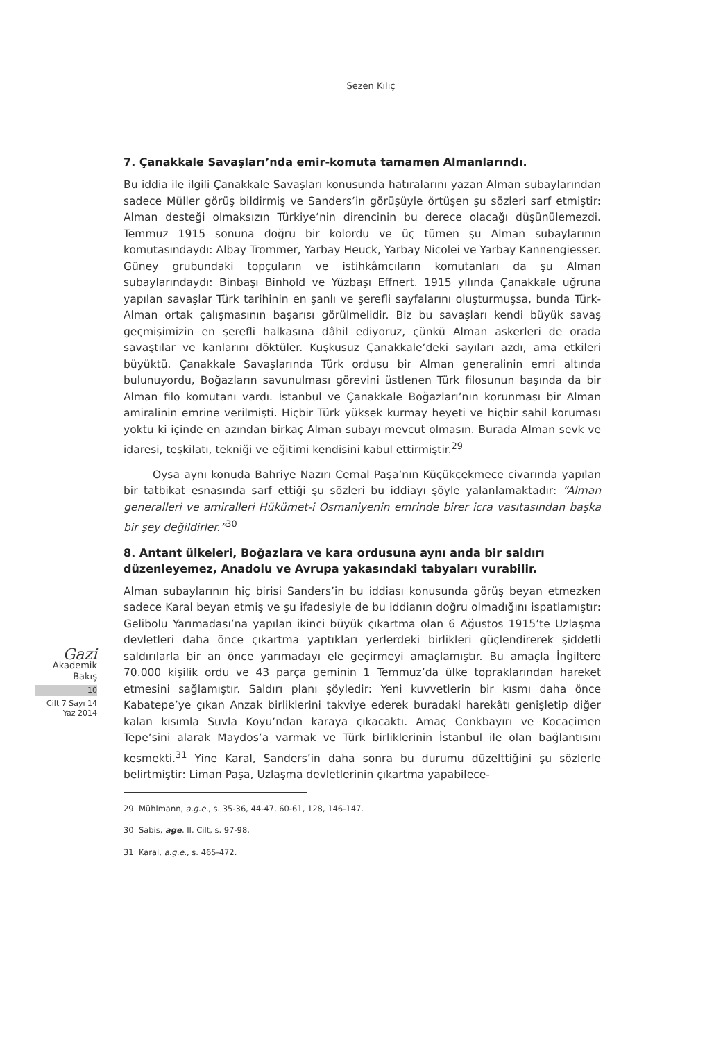Sezen Kılıç
Gazi
Akademik
Bakış
10
Cilt 7 Sayı 14
Yaz 2014
7. Çanakkale Savaşları’nda emir-komuta tamamen Almanlarındı.
Bu iddia ile ilgili Çanakkale Savaşları konusunda hatıralarını yazan Alman subaylarından sadece Müller görüş bildirmiş ve Sanders’in görüşüyle örtüşen şu sözleri sarf etmiştir: Alman desteği olmaksızın Türkiye’nin direncinin bu derece olacağı düşünülemezdi. Temmuz 1915 sonuna doğru bir kolordu ve üç tümen şu Alman subaylarının komutasındaydı: Albay Trommer, Yarbay Heuck, Yarbay Nicolei ve Yarbay Kannengiesser. Güney grubundaki topçuların ve istihkâmcıların komutanları da şu Alman subaylarındaydı: Binbaşı Binhold ve Yüzbaşı Effnert. 1915 yılında Çanakkale uğruna yapılan savaşlar Türk tarihinin en şanlı ve şerefli sayfalarını oluşturmuşsa, bunda Türk-Alman ortak çalışmasının başarısı görülmelidir. Biz bu savaşları kendi büyük savaş geçmişimizin en şerefli halkasına dâhil ediyoruz, çünkü Alman askerleri de orada savaştılar ve kanlarını döktüler. Kuşkusuz Çanakkale’deki sayıları azdı, ama etkileri büyüktü. Çanakkale Savaşlarında Türk ordusu bir Alman generalinin emri altında bulunuyordu, Boğazların savunulması görevini üstlenen Türk filosunun başında da bir Alman filo komutanı vardı. İstanbul ve Çanakkale Boğazları’nın korunması bir Alman amiralinin emrine verilmişti. Hiçbir Türk yüksek kurmay heyeti ve hiçbir sahil koruması yoktu ki içinde en azından birkaç Alman subayı mevcut olmasın. Burada Alman sevk ve idaresi, teşkilatı, tekniği ve eğitimi kendisini kabul ettirmiştir.<sup>29</sup>
Oysa aynı konuda Bahriye Nazırı Cemal Paşa’nın Küçükçekmece civarında yapılan bir tatbikat esnasında sarf ettiği şu sözleri bu iddiayı şöyle yalanlamaktadır: “Alman generalleri ve amiralleri Hükümet-i Osmaniyenin emrinde birer icra vasıtasından başka bir şey değildirler.”<sup>30</sup>
8. Antant ülkeleri, Boğazlara ve kara ordusuna aynı anda bir saldırı düzenleyemez, Anadolu ve Avrupa yakasındaki tabyaları vurabilir.
Alman subaylarının hiç birisi Sanders’in bu iddiası konusunda görüş beyan etmezken sadece Karal beyan etmiş ve şu ifadesiyle de bu iddianın doğru olmadığını ispatlamıştır: Gelibolu Yarımadası’na yapılan ikinci büyük çıkartma olan 6 Ağustos 1915’te Uzlaşma devletleri daha önce çıkartma yaptıkları yerlerdeki birlikleri güçlendirerek şiddetli saldırılarla bir an önce yarımadayı ele geçirmeyi amaçlamıştır. Bu amaçla İngiltere 70.000 kişilik ordu ve 43 parça geminin 1 Temmuz’da ülke topraklarından hareket etmesini sağlamıştır. Saldırı planı şöyledir: Yeni kuvvetlerin bir kısmı daha önce Kabatepe’ye çıkan Anzak birliklerini takviye ederek buradaki harekâtı genişletip diğer kalan kısımla Suvla Koyu’ndan karaya çıkacaktı. Amaç Conkbayırı ve Kocaçimen Tepe’sini alarak Maydos’a varmak ve Türk birliklerinin İstanbul ile olan bağlantısını kesmekti.<sup>31</sup> Yine Karal, Sanders’in daha sonra bu durumu düzelttiğini şu sözlerle belirtmiştir: Liman Paşa, Uzlaşma devletlerinin çıkartma yapabilece-
29 Mühlmann, a.g.e., s. 35-36, 44-47, 60-61, 128, 146-147.
30 Sabis, age. II. Cilt, s. 97-98.
31 Karal, a.g.e., s. 465-472.